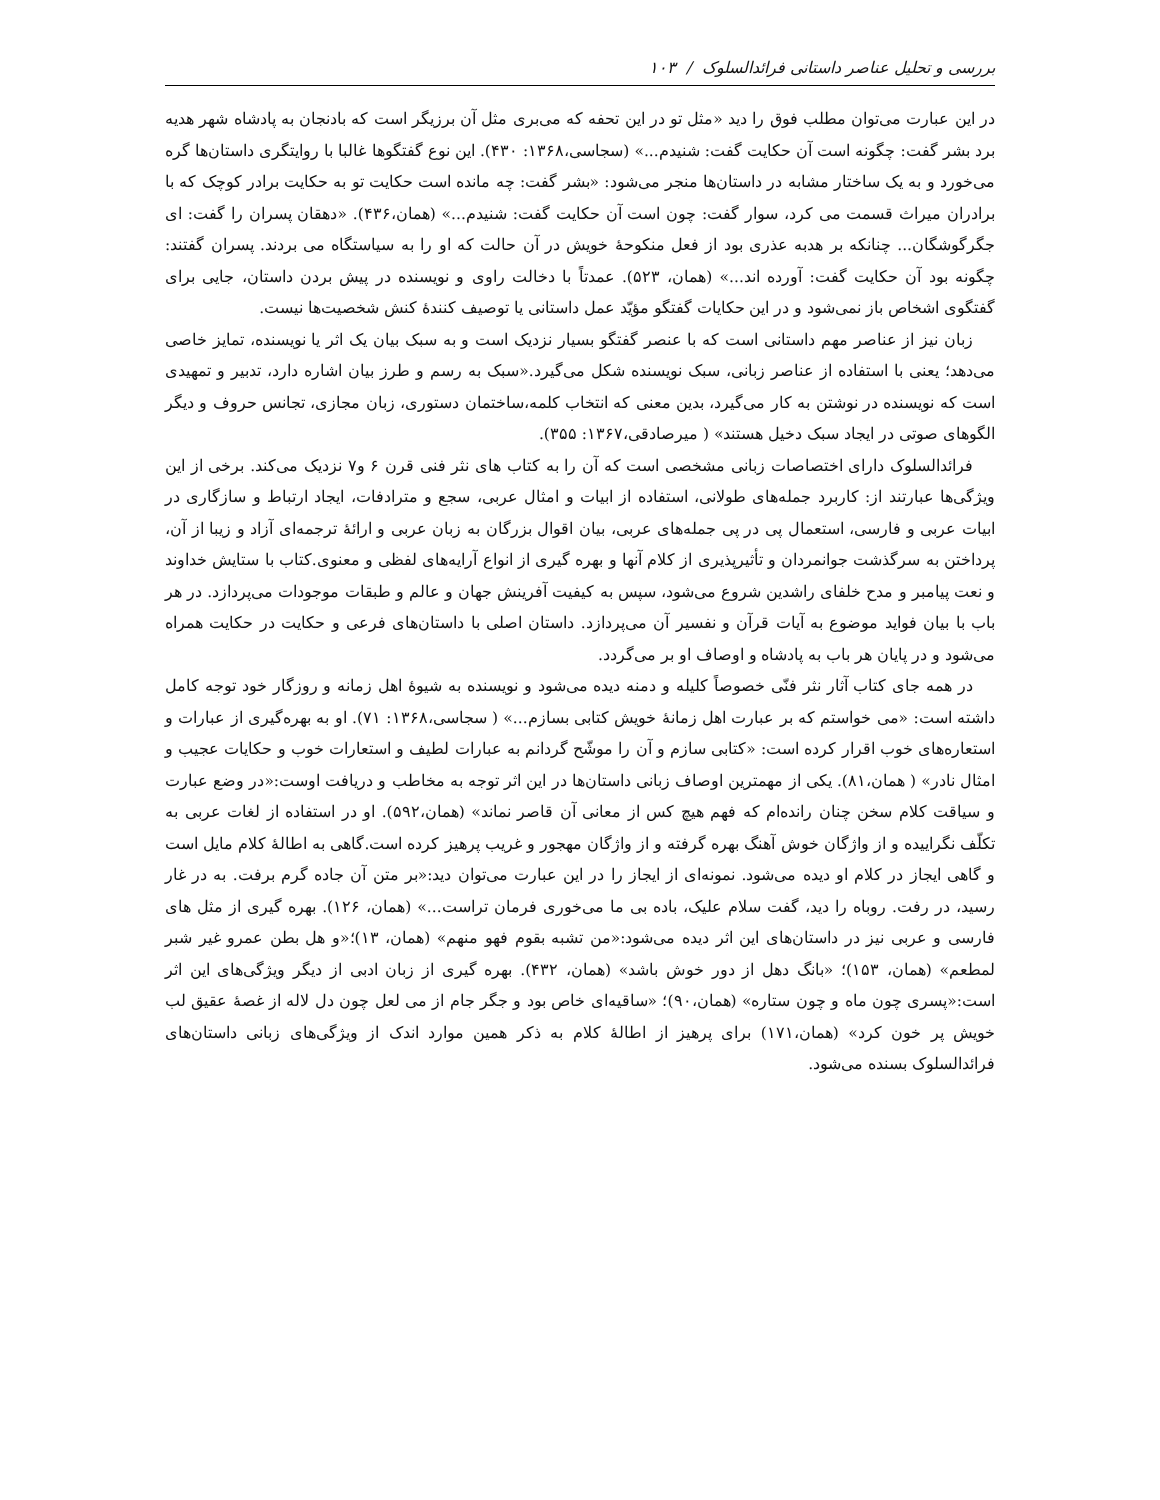بررسی و تحلیل عناصر داستانی فرائدالسلوک / ۱۰۳
در این عبارت می‌توان مطلب فوق را دید «مثل تو در این تحفه که می‌بری مثل آن برزیگر است که بادنجان به پادشاه شهر هدیه برد بشر گفت: چگونه است آن حکایت گفت: شنیدم...» (سجاسی،۱۳۶۸: ۴۳۰). این نوع گفتگوها غالبا با روایتگری داستان‌ها گره می‌خورد و به یک ساختار مشابه در داستان‌ها منجر می‌شود: «بشر گفت: چه مانده است حکایت تو به حکایت برادر کوچک که با برادران میراث قسمت می کرد، سوار گفت: چون است آن حکایت گفت: شنیدم...» (همان،۴۳۶). «دهقان پسران را گفت: ای جگرگوشگان... چنانکه بر هدبه عذری بود از فعل منکوحهٔ خویش در آن حالت که او را به سیاستگاه می بردند. پسران گفتند: چگونه بود آن حکایت گفت: آورده اند...» (همان، ۵۲۳). عمدتاً با دخالت راوی و نویسنده در پیش بردن داستان، جایی برای گفتگوی اشخاص باز نمی‌شود و در این حکایات گفتگو مؤیّد عمل داستانی یا توصیف کنندهٔ کنش شخصیت‌ها نیست.
زبان نیز از عناصر مهم داستانی است که با عنصر گفتگو بسیار نزدیک است و به سبک بیان یک اثر یا نویسنده، تمایز خاصی می‌دهد؛ یعنی با استفاده از عناصر زبانی، سبک نویسنده شکل می‌گیرد.«سبک به رسم و طرز بیان اشاره دارد، تدبیر و تمهیدی است که نویسنده در نوشتن به کار می‌گیرد، بدین معنی که انتخاب کلمه،ساختمان دستوری، زبان مجازی، تجانس حروف و دیگر الگوهای صوتی در ایجاد سبک دخیل هستند» ( میرصادقی،۱۳۶۷: ۳۵۵).
فرائدالسلوک دارای اختصاصات زبانی مشخصی است که آن را به کتاب های نثر فنی قرن ۶ و۷ نزدیک می‌کند. برخی از این ویژگی‌ها عبارتند از: کاربرد جمله‌های طولانی، استفاده از ابیات و امثال عربی، سجع و مترادفات، ایجاد ارتباط و سازگاری در ابیات عربی و فارسی، استعمال پی در پی جمله‌های عربی، بیان اقوال بزرگان به زبان عربی و ارائهٔ ترجمه‌ای آزاد و زیبا از آن، پرداختن به سرگذشت جوانمردان و تأثیرپذیری از کلام آنها و بهره گیری از انواع آرایه‌های لفظی و معنوی.کتاب با ستایش خداوند و نعت پیامبر و مدح خلفای راشدین شروع می‌شود، سپس به کیفیت آفرینش جهان و عالم و طبقات موجودات می‌پردازد. در هر باب با بیان فواید موضوع به آیات قرآن و نفسیر آن می‌پردازد. داستان اصلی با داستان‌های فرعی و حکایت در حکایت همراه می‌شود و در پایان هر باب به پادشاه و اوصاف او بر می‌گردد.
در همه جای کتاب آثار نثر فنّی خصوصاً کلیله و دمنه دیده می‌شود و نویسنده به شیوهٔ اهل زمانه و روزگار خود توجه کامل داشته است: «می خواستم که بر عبارت اهل زمانهٔ خویش کتابی بسازم...» ( سجاسی،۱۳۶۸: ۷۱). او به بهره‌گیری از عبارات و استعاره‌های خوب اقرار کرده است: «کتابی سازم و آن را موشّح گردانم به عبارات لطیف و استعارات خوب و حکایات عجیب و امثال نادر» ( همان،۸۱). یکی از مهمترین اوصاف زبانی داستان‌ها در این اثر توجه به مخاطب و دریافت اوست:«در وضع عبارت و سیاقت کلام سخن چنان رانده‌ام که فهم هیچ کس از معانی آن قاصر نماند» (همان،۵۹۲). او در استفاده از لغات عربی به تکلّف نگراییده و از واژگان خوش آهنگ بهره گرفته و از واژگان مهجور و غریب پرهیز کرده است.گاهی به اطالهٔ کلام مایل است و گاهی ایجاز در کلام او دیده می‌شود. نمونه‌ای از ایجاز را در این عبارت می‌توان دید:«بر متن آن جاده گرم برفت. به در غار رسید، در رفت. روباه را دید، گفت سلام علیک، باده بی ما می‌خوری فرمان تراست...» (همان، ۱۲۶). بهره گیری از مثل های فارسی و عربی نیز در داستان‌های این اثر دیده می‌شود:«من تشبه بقوم فهو منهم» (همان، ۱۳)؛«و هل بطن عمرو غیر شبر لمطعم» (همان، ۱۵۳)؛ «بانگ دهل از دور خوش باشد» (همان، ۴۳۲). بهره گیری از زبان ادبی از دیگر ویژگی‌های این اثر است:«پسری چون ماه و چون ستاره» (همان،۹۰)؛ «ساقیه‌ای خاص بود و جگر جام از می لعل چون دل لاله از غصهٔ عقیق لب خویش پر خون کرد» (همان،۱۷۱) برای پرهیز از اطالهٔ کلام به ذکر همین موارد اندک از ویژگی‌های زبانی داستان‌های فرائدالسلوک بسنده می‌شود.